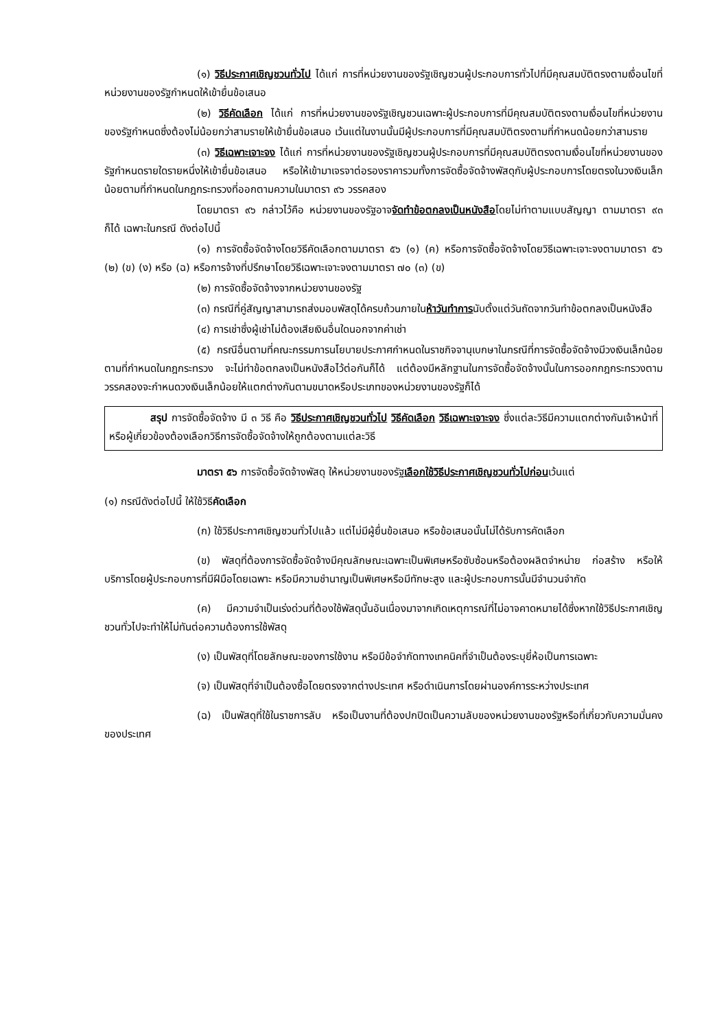(๑) วิธีประกาศเชิญชวนทั่วไป ได้แก่ การที่หน่วยงานของรัฐเชิญชวนผู้ประกอบการทั่วไปที่มีคุณสมบัติตรงตามเงื่อนไขที่หน่วยงานของรัฐกำหนดให้เข้ายื่นข้อเสนอ
(๒) วิธีคัดเลือก ได้แก่ การที่หน่วยงานของรัฐเชิญชวนเฉพาะผู้ประกอบการที่มีคุณสมบัติตรงตามเงื่อนไขที่หน่วยงานของรัฐกำหนดซึ่งต้องไม่น้อยกว่าสามรายให้เข้ายื่นข้อเสนอ เว้นแต่ในงานนั้นมีผู้ประกอบการที่มีคุณสมบัติตรงตามที่กำหนดน้อยกว่าสามราย
(๓) วิธีเฉพาะเจาะจง ได้แก่ การที่หน่วยงานของรัฐเชิญชวนผู้ประกอบการที่มีคุณสมบัติตรงตามเงื่อนไขที่หน่วยงานของรัฐกำหนดรายใดรายหนึ่งให้เข้ายื่นข้อเสนอ หรือให้เข้ามาเจรจาต่อรองราคารวมทั้งการจัดซื้อจัดจ้างพัสดุกับผู้ประกอบการโดยตรงในวงเงินเล็กน้อยตามที่กำหนดในกฎกระทรวงที่ออกตามความในมาตรา ๙๖ วรรคสอง
โดยมาตรา ๙๖ กล่าวไว้คือ หน่วยงานของรัฐอาจจัดทำข้อตกลงเป็นหนังสือโดยไม่ทำตามแบบสัญญา ตามมาตรา ๙๓ ก็ได้ เฉพาะในกรณี ดังต่อไปนี้
(๑) การจัดซื้อจัดจ้างโดยวิธีคัดเลือกตามมาตรา ๕๖ (๑) (ค) หรือการจัดซื้อจัดจ้างโดยวิธีเฉพาะเจาะจงตามมาตรา ๕๖ (๒) (ข) (ง) หรือ (ฉ) หรือการจ้างที่ปรึกษาโดยวิธีเฉพาะเจาะจงตามมาตรา ๗๐ (๓) (ข)
(๒) การจัดซื้อจัดจ้างจากหน่วยงานของรัฐ
(๓) กรณีที่คู่สัญญาสามารถส่งมอบพัสดุได้ครบถ้วนภายในห้าวันทำการนับตั้งแต่วันถัดจากวันทำข้อตกลงเป็นหนังสือ
(๔) การเช่าซึ่งผู้เช่าไม่ต้องเสียเงินอื่นใดนอกจากค่าเช่า
(๕) กรณีอื่นตามที่คณะกรรมการนโยบายประกาศกำหนดในราชกิจจานุเบกษาในกรณีที่การจัดซื้อจัดจ้างมีวงเงินเล็กน้อยตามที่กำหนดในกฎกระทรวง จะไม่ทำข้อตกลงเป็นหนังสือไว้ต่อกันก็ได้ แต่ต้องมีหลักฐานในการจัดซื้อจัดจ้างนั้นในการออกกฎกระทรวงตามวรรคสองจะกำหนดวงเงินเล็กน้อยให้แตกต่างกันตามขนาดหรือประเภทของหน่วยงานของรัฐก็ได้
สรุป การจัดซื้อจัดจ้าง มี ๓ วิธี คือ วิธีประกาศเชิญชวนทั่วไป วิธีคัดเลือก วิธีเฉพาะเจาะจง ซึ่งแต่ละวิธีมีความแตกต่างกันเจ้าหน้าที่หรือผู้เกี่ยวข้องต้องเลือกวิธีการจัดซื้อจัดจ้างให้ถูกต้องตามแต่ละวิธี
มาตรา ๕๖ การจัดซื้อจัดจ้างพัสดุ ให้หน่วยงานของรัฐเลือกใช้วิธีประกาศเชิญชวนทั่วไปก่อนเว้นแต่
(๑) กรณีดังต่อไปนี้ ให้ใช้วิธีคัดเลือก
(ก) ใช้วิธีประกาศเชิญชวนทั่วไปแล้ว แต่ไม่มีผู้ยื่นข้อเสนอ หรือข้อเสนอนั้นไม่ได้รับการคัดเลือก
(ข) พัสดุที่ต้องการจัดซื้อจัดจ้างมีคุณลักษณะเฉพาะเป็นพิเศษหรือซับซ้อนหรือต้องผลิตจำหน่าย ก่อสร้าง หรือให้บริการโดยผู้ประกอบการที่มีฝีมือโดยเฉพาะ หรือมีความชำนาญเป็นพิเศษหรือมีทักษะสูง และผู้ประกอบการนั้นมีจำนวนจำกัด
(ค) มีความจำเป็นเร่งด่วนที่ต้องใช้พัสดุนั้นอันเนื่องมาจากเกิดเหตุการณ์ที่ไม่อาจคาดหมายได้ซึ่งหากใช้วิธีประกาศเชิญชวนทั่วไปจะทำให้ไม่ทันต่อความต้องการใช้พัสดุ
(ง) เป็นพัสดุที่โดยลักษณะของการใช้งาน หรือมีข้อจำกัดทางเทคนิคที่จำเป็นต้องระบุยี่ห้อเป็นการเฉพาะ
(จ) เป็นพัสดุที่จำเป็นต้องซื้อโดยตรงจากต่างประเทศ หรือดำเนินการโดยผ่านองค์การระหว่างประเทศ
(ฉ) เป็นพัสดุที่ใช้ในราชการลับ หรือเป็นงานที่ต้องปกปิดเป็นความลับของหน่วยงานของรัฐหรือที่เกี่ยวกับความมั่นคงของประเทศ